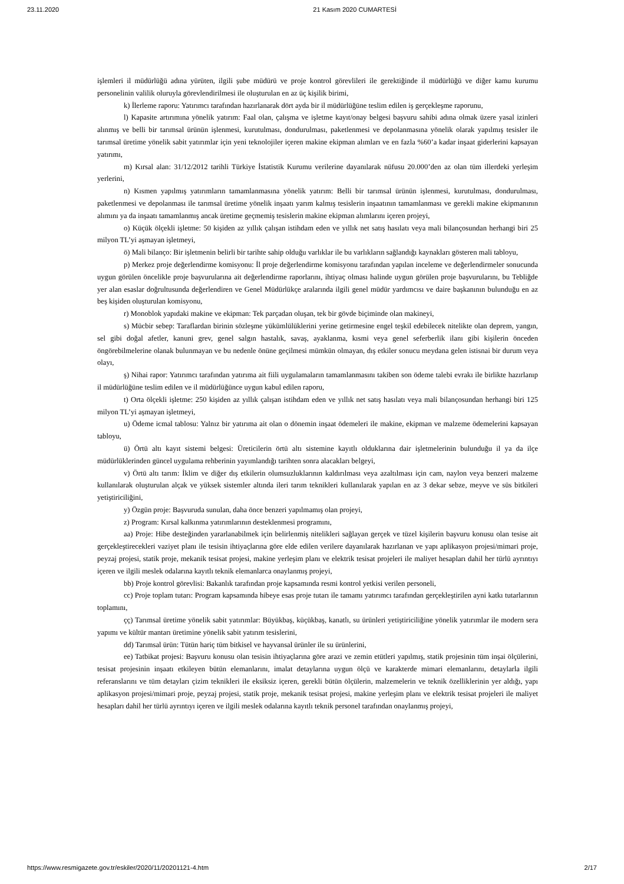23.11.2020 21 Kasım 2020 CUMARTESİ
işlemleri il müdürlüğü adına yürüten, ilgili şube müdürü ve proje kontrol görevlileri ile gerektiğinde il müdürlüğü ve diğer kamu kurumu personelinin valilik oluruyla görevlendirilmesi ile oluşturulan en az üç kişilik birimi,
k) İlerleme raporu: Yatırımcı tarafından hazırlanarak dört ayda bir il müdürlüğüne teslim edilen iş gerçekleşme raporunu,
l) Kapasite artırımına yönelik yatırım: Faal olan, çalışma ve işletme kayıt/onay belgesi başvuru sahibi adına olmak üzere yasal izinleri alınmış ve belli bir tarımsal ürünün işlenmesi, kurutulması, dondurulması, paketlenmesi ve depolanmasına yönelik olarak yapılmış tesisler ile tarımsal üretime yönelik sabit yatırımlar için yeni teknolojiler içeren makine ekipman alımları ve en fazla %60’a kadar inşaat giderlerini kapsayan yatırımı,
m) Kırsal alan: 31/12/2012 tarihli Türkiye İstatistik Kurumu verilerine dayanılarak nüfusu 20.000’den az olan tüm illerdeki yerleşim yerlerini,
n) Kısmen yapılmış yatırımların tamamlanmasına yönelik yatırım: Belli bir tarımsal ürünün işlenmesi, kurutulması, dondurulması, paketlenmesi ve depolanması ile tarımsal üretime yönelik inşaatı yarım kalmış tesislerin inşaatının tamamlanması ve gerekli makine ekipmanının alımını ya da inşaatı tamamlanmış ancak üretime geçmemiş tesislerin makine ekipman alımlarını içeren projeyi,
o) Küçük ölçekli işletme: 50 kişiden az yıllık çalışan istihdam eden ve yıllık net satış hasılatı veya mali bilançosundan herhangi biri 25 milyon TL’yi aşmayan işletmeyi,
ö) Mali bilanço: Bir işletmenin belirli bir tarihte sahip olduğu varlıklar ile bu varlıkların sağlandığı kaynakları gösteren mali tabloyu,
p) Merkez proje değerlendirme komisyonu: İl proje değerlendirme komisyonu tarafından yapılan inceleme ve değerlendirmeler sonucunda uygun görülen öncelikle proje başvurularına ait değerlendirme raporlarını, ihtiyaç olması halinde uygun görülen proje başvurularını, bu Tebliğde yer alan esaslar doğrultusunda değerlendiren ve Genel Müdürlükçe aralarında ilgili genel müdür yardımcısı ve daire başkanının bulunduğu en az beş kişiden oluşturulan komisyonu,
r) Monoblok yapıdaki makine ve ekipman: Tek parçadan oluşan, tek bir gövde biçiminde olan makineyi,
s) Mücbir sebep: Taraflardan birinin sözleşme yükümlülüklerini yerine getirmesine engel teşkil edebilecek nitelikte olan deprem, yangın, sel gibi doğal afetler, kanuni grev, genel salgın hastalık, savaş, ayaklanma, kısmi veya genel seferberlik ilanı gibi kişilerin önceden öngörebilmelerine olanak bulunmayan ve bu nedenle önüne geçilmesi mümkün olmayan, dış etkiler sonucu meydana gelen istisnai bir durum veya olayı,
ş) Nihai rapor: Yatırımcı tarafından yatırıma ait fiili uygulamaların tamamlanmasını takiben son ödeme talebi evrakı ile birlikte hazırlanıp il müdürlüğüne teslim edilen ve il müdürlüğünce uygun kabul edilen raporu,
t) Orta ölçekli işletme: 250 kişiden az yıllık çalışan istihdam eden ve yıllık net satış hasılatı veya mali bilançosundan herhangi biri 125 milyon TL’yi aşmayan işletmeyi,
u) Ödeme icmal tablosu: Yalnız bir yatırıma ait olan o dönemin inşaat ödemeleri ile makine, ekipman ve malzeme ödemelerini kapsayan tabloyu,
ü) Örtü altı kayıt sistemi belgesi: Üreticilerin örtü altı sistemine kayıtlı olduklarına dair işletmelerinin bulunduğu il ya da ilçe müdürlüklerinden güncel uygulama rehberinin yayımlandığı tarihten sonra alacakları belgeyi,
v) Örtü altı tarım: İklim ve diğer dış etkilerin olumsuzluklarının kaldırılması veya azaltılması için cam, naylon veya benzeri malzeme kullanılarak oluşturulan alçak ve yüksek sistemler altında ileri tarım teknikleri kullanılarak yapılan en az 3 dekar sebze, meyve ve süs bitkileri yetiştiriciliğini,
y) Özgün proje: Başvuruda sunulan, daha önce benzeri yapılmamış olan projeyi,
z) Program: Kırsal kalkınma yatırımlarının desteklenmesi programını,
aa) Proje: Hibe desteğinden yararlanabilmek için belirlenmiş nitelikleri sağlayan gerçek ve tüzel kişilerin başvuru konusu olan tesise ait gerçekleştirecekleri vaziyet planı ile tesisin ihtiyaçlarına göre elde edilen verilere dayanılarak hazırlanan ve yapı aplikasyon projesi/mimari proje, peyzaj projesi, statik proje, mekanik tesisat projesi, makine yerleşim planı ve elektrik tesisat projeleri ile maliyet hesapları dahil her türlü ayrıntıyı içeren ve ilgili meslek odalarına kayıtlı teknik elemanlarca onaylanmış projeyi,
bb) Proje kontrol görevlisi: Bakanlık tarafından proje kapsamında resmi kontrol yetkisi verilen personeli,
cc) Proje toplam tutarı: Program kapsamında hibeye esas proje tutarı ile tamamı yatırımcı tarafından gerçekleştirilen ayni katkı tutarlarının toplamını,
çç) Tarımsal üretime yönelik sabit yatırımlar: Büyükbaş, küçükbaş, kanatlı, su ürünleri yetiştiriciliğine yönelik yatırımlar ile modern sera yapımı ve kültür mantarı üretimine yönelik sabit yatırım tesislerini,
dd) Tarımsal ürün: Tütün hariç tüm bitkisel ve hayvansal ürünler ile su ürünlerini,
ee) Tatbikat projesi: Başvuru konusu olan tesisin ihtiyaçlarına göre arazi ve zemin etütleri yapılmış, statik projesinin tüm inşai ölçülerini, tesisat projesinin inşaatı etkileyen bütün elemanlarını, imalat detaylarına uygun ölçü ve karakterde mimari elemanlarını, detaylarla ilgili referanslarını ve tüm detayları çizim teknikleri ile eksiksiz içeren, gerekli bütün ölçülerin, malzemelerin ve teknik özelliklerinin yer aldığı, yapı aplikasyon projesi/mimari proje, peyzaj projesi, statik proje, mekanik tesisat projesi, makine yerleşim planı ve elektrik tesisat projeleri ile maliyet hesapları dahil her türlü ayrıntıyı içeren ve ilgili meslek odalarına kayıtlı teknik personel tarafından onaylanmış projeyi,
https://www.resmigazete.gov.tr/eskiler/2020/11/20201121-4.htm 2/17